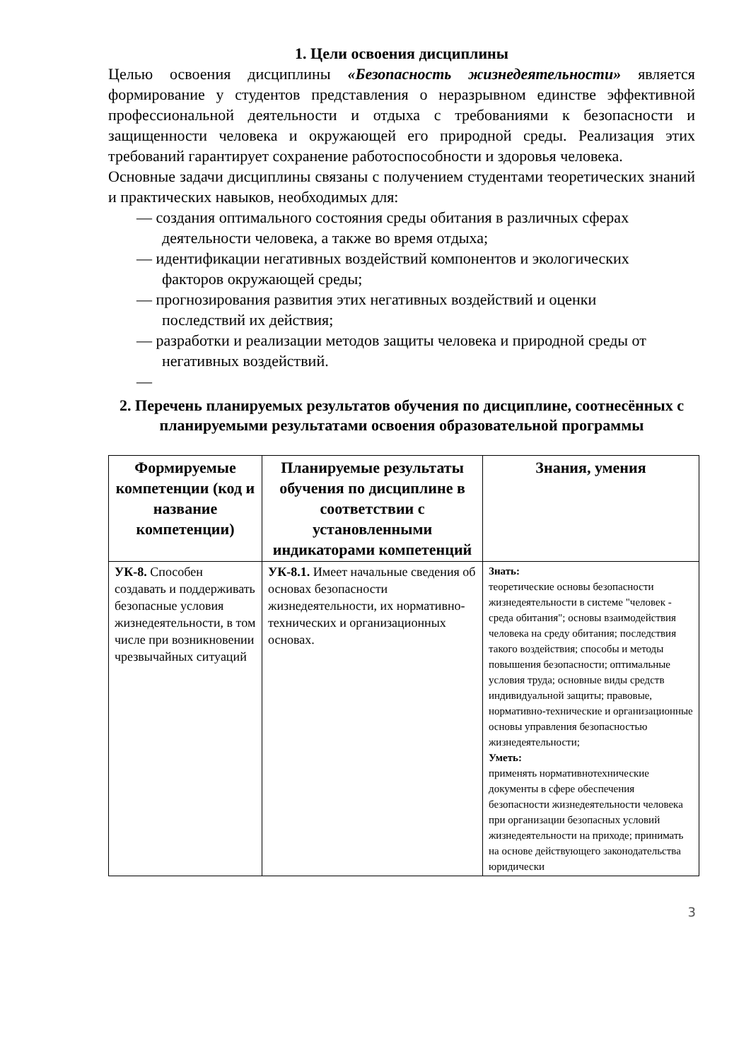1. Цели освоения дисциплины
Целью освоения дисциплины «Безопасность жизнедеятельности» является формирование у студентов представления о неразрывном единстве эффективной профессиональной деятельности и отдыха с требованиями к безопасности и защищенности человека и окружающей его природной среды. Реализация этих требований гарантирует сохранение работоспособности и здоровья человека.
Основные задачи дисциплины связаны с получением студентами теоретических знаний и практических навыков, необходимых для:
— создания оптимального состояния среды обитания в различных сферах деятельности человека, а также во время отдыха;
— идентификации негативных воздействий компонентов и экологических факторов окружающей среды;
— прогнозирования развития этих негативных воздействий и оценки последствий их действия;
— разработки и реализации методов защиты человека и природной среды от негативных воздействий.
—
2. Перечень планируемых результатов обучения по дисциплине, соотнесённых с планируемыми результатами освоения образовательной программы
| Формируемые компетенции (код и название компетенции) | Планируемые результаты обучения по дисциплине в соответствии с установленными индикаторами компетенций | Знания, умения |
| --- | --- | --- |
| УК-8. Способен создавать и поддерживать безопасные условия жизнедеятельности, в том числе при возникновении чрезвычайных ситуаций | УК-8.1. Имеет начальные сведения об основах безопасности жизнедеятельности, их нормативно-технических и организационных основах. | Знать: теоретические основы безопасности жизнедеятельности в системе "человек - среда обитания"; основы взаимодействия человека на среду обитания; последствия такого воздействия; способы и методы повышения безопасности; оптимальные условия труда; основные виды средств индивидуальной защиты; правовые, нормативно-технические и организационные основы управления безопасностью жизнедеятельности; Уметь: применять нормативнотехнические документы в сфере обеспечения безопасности жизнедеятельности человека при организации безопасных условий жизнедеятельности на приходе; принимать на основе действующего законодательства юридически |
3